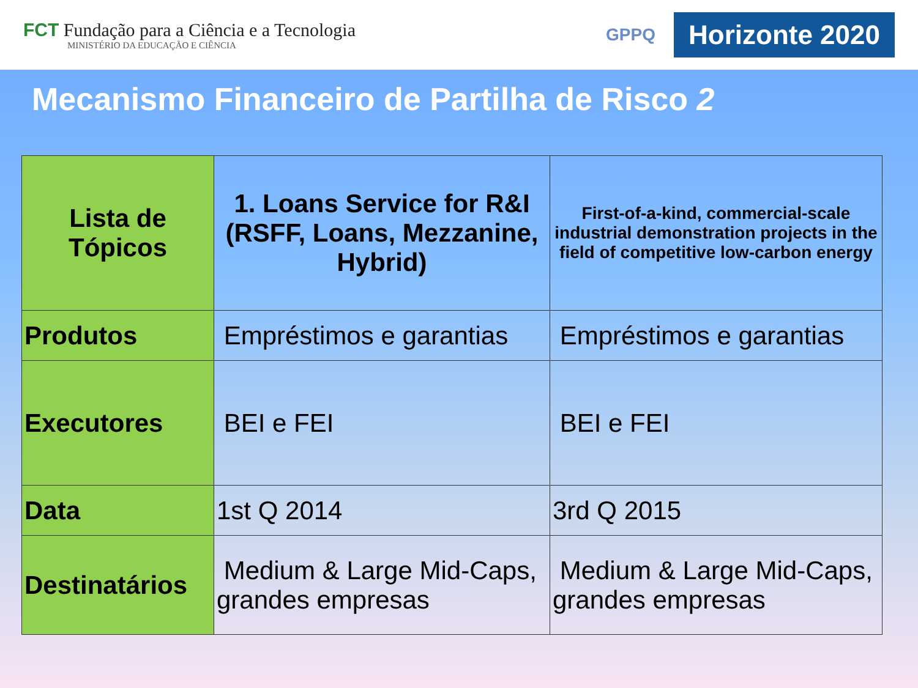FCT Fundação para a Ciência e a Tecnologia
MINISTÉRIO DA EDUCAÇÃO E CIÊNCIA
GPPQ Horizonte 2020
Mecanismo Financeiro de Partilha de Risco 2
| Lista de Tópicos | 1. Loans Service for R&I (RSFF, Loans, Mezzanine, Hybrid) | First-of-a-kind, commercial-scale industrial demonstration projects in the field of competitive low-carbon energy |
| Produtos | Empréstimos e garantias | Empréstimos e garantias |
| Executores | BEI e FEI | BEI e FEI |
| Data | 1st Q 2014 | 3rd Q 2015 |
| Destinatários | Medium & Large Mid-Caps, grandes empresas | Medium & Large Mid-Caps, grandes empresas |